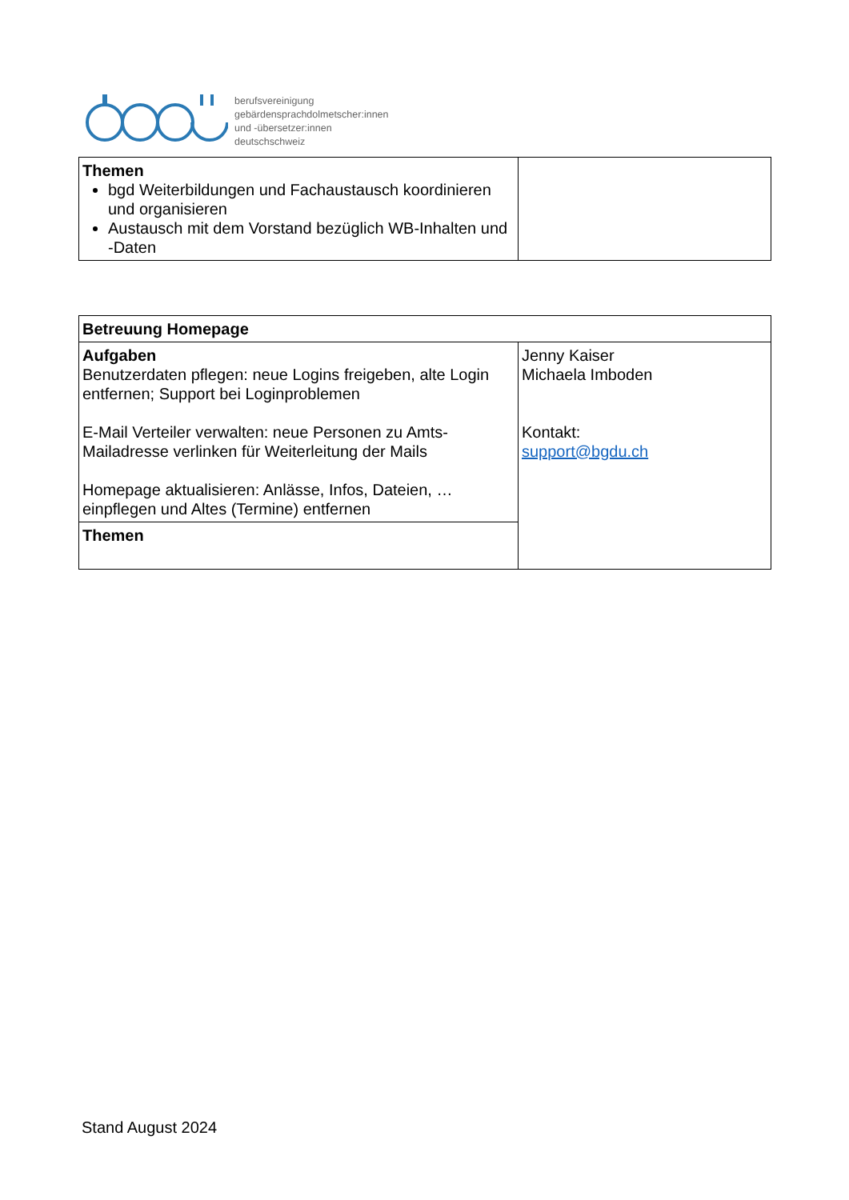berufsvereinigung
gebärdensprachdolmetscher:innen
und -übersetzer:innen
deutschschweiz
| Themen bgd Weiterbildungen und Fachaustausch koordinieren und organisieren Austausch mit dem Vorstand bezüglich WB-Inhalten und -Daten | |
| Betreuung Homepage | |
| Aufgaben Benutzerdaten pflegen: neue Logins freigeben, alte Login entfernen; Support bei Loginproblemen E-Mail Verteiler verwalten: neue Personen zu Amts-Mailadresse verlinken für Weiterleitung der Mails Homepage aktualisieren: Anlässe, Infos, Dateien, … einpflegen und Altes (Termine) entfernen | Jenny Kaiser Michaela Imboden Kontakt: support@bgdu.ch |
| Themen | |
Stand August 2024